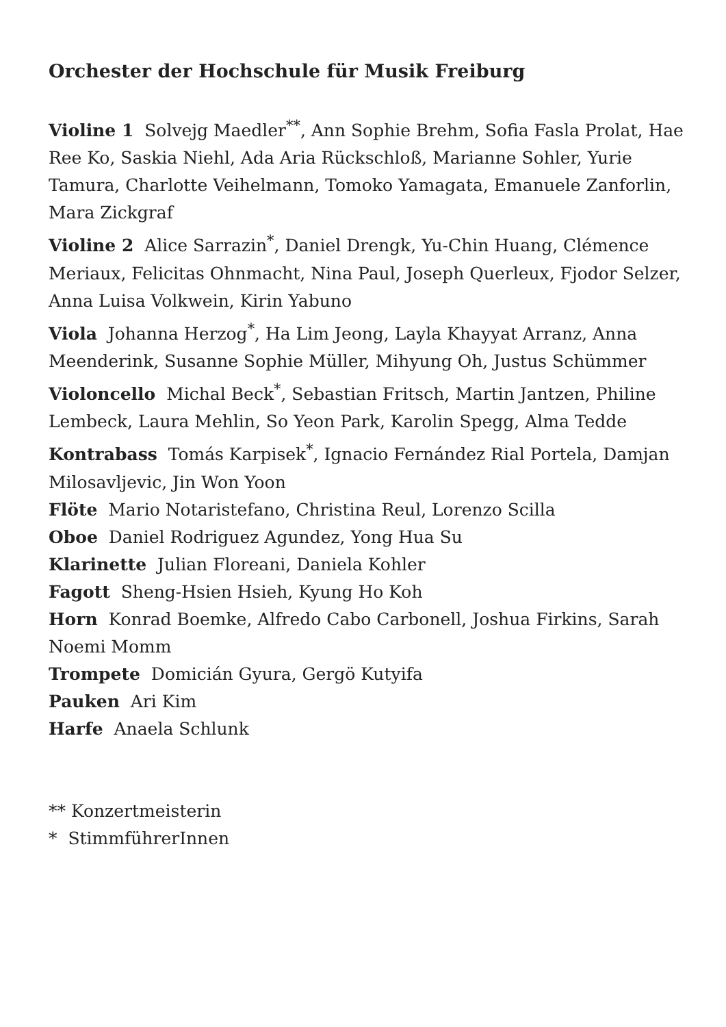Orchester der Hochschule für Musik Freiburg
Violine 1 Solvejg Maedler<sup>**</sup>, Ann Sophie Brehm, Sofia Fasla Prolat, Hae Ree Ko, Saskia Niehl, Ada Aria Rückschloß, Marianne Sohler, Yurie Tamura, Charlotte Veihelmann, Tomoko Yamagata, Emanuele Zanforlin, Mara Zickgraf
Violine 2 Alice Sarrazin<sup>*</sup>, Daniel Drengk, Yu-Chin Huang, Clémence Meriaux, Felicitas Ohnmacht, Nina Paul, Joseph Querleux, Fjodor Selzer, Anna Luisa Volkwein, Kirin Yabuno
Viola Johanna Herzog<sup>*</sup>, Ha Lim Jeong, Layla Khayyat Arranz, Anna Meenderink, Susanne Sophie Müller, Mihyung Oh, Justus Schümmer
Violoncello Michal Beck<sup>*</sup>, Sebastian Fritsch, Martin Jantzen, Philine Lembeck, Laura Mehlin, So Yeon Park, Karolin Spegg, Alma Tedde
Kontrabass Tomás Karpisek<sup>*</sup>, Ignacio Fernández Rial Portela, Damjan Milosavljevic, Jin Won Yoon
Flöte Mario Notaristefano, Christina Reul, Lorenzo Scilla
Oboe Daniel Rodriguez Agundez, Yong Hua Su
Klarinette Julian Floreani, Daniela Kohler
Fagott Sheng-Hsien Hsieh, Kyung Ho Koh
Horn Konrad Boemke, Alfredo Cabo Carbonell, Joshua Firkins, Sarah Noemi Momm
Trompete Domicián Gyura, Gergö Kutyifa
Pauken Ari Kim
Harfe Anaela Schlunk
** Konzertmeisterin
* StimmführerInnen